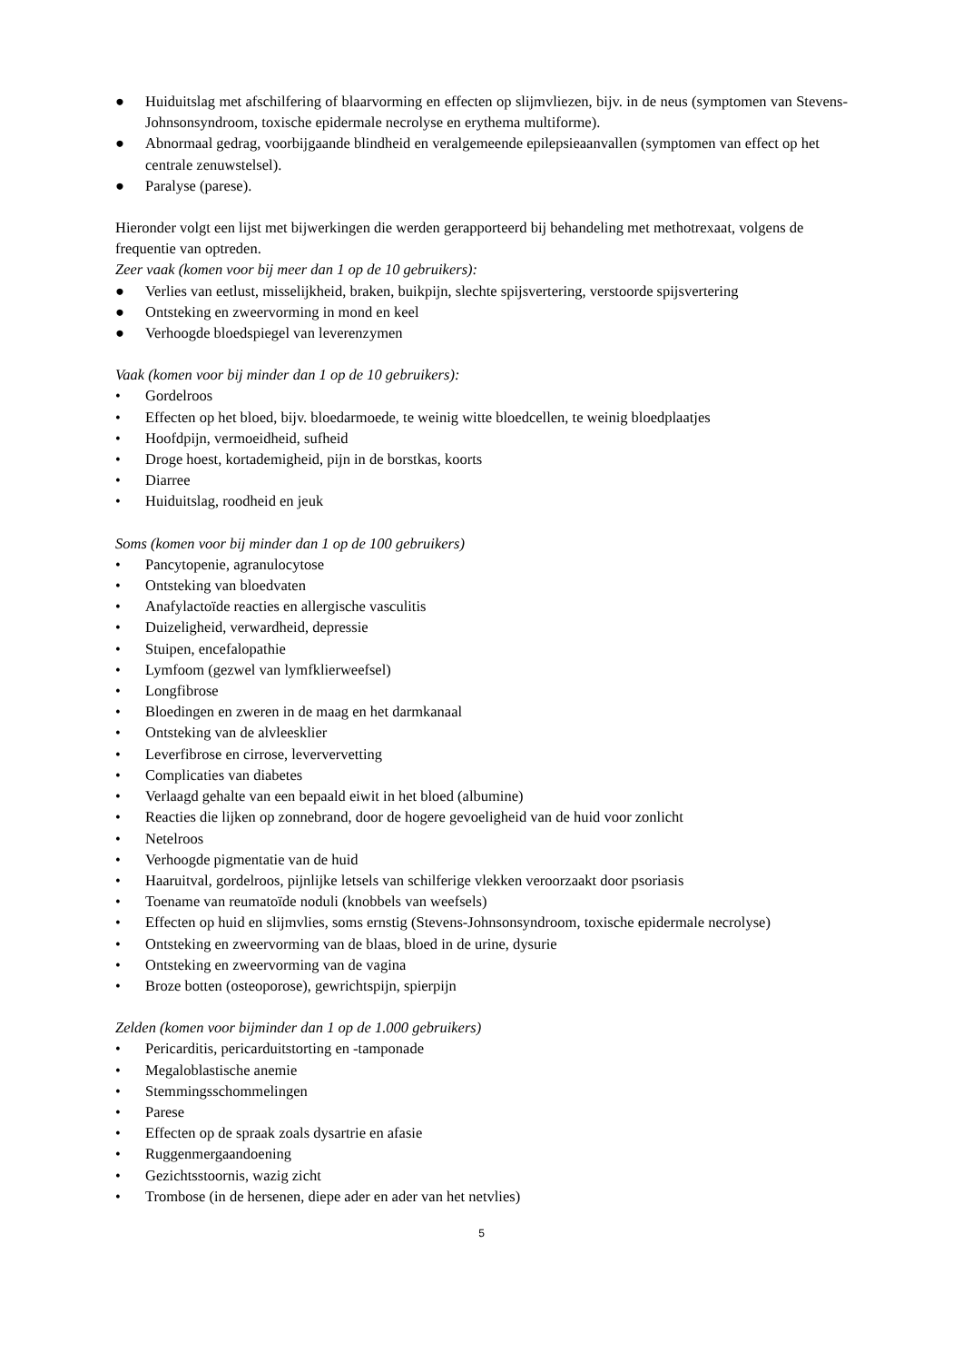● Huiduitslag met afschilfering of blaarvorming en effecten op slijmvliezen, bijv. in de neus (symptomen van Stevens-Johnsonsyndroom, toxische epidermale necrolyse en erythema multiforme).
● Abnormaal gedrag, voorbijgaande blindheid en veralgemeende epilepsieaanvallen (symptomen van effect op het centrale zenuwstelsel).
● Paralyse (parese).
Hieronder volgt een lijst met bijwerkingen die werden gerapporteerd bij behandeling met methotrexaat, volgens de frequentie van optreden.
Zeer vaak (komen voor bij meer dan 1 op de 10 gebruikers):
● Verlies van eetlust, misselijkheid, braken, buikpijn, slechte spijsvertering, verstoorde spijsvertering
● Ontsteking en zweervorming in mond en keel
● Verhoogde bloedspiegel van leverenzymen
Vaak (komen voor bij minder dan 1 op de 10 gebruikers):
• Gordelroos
• Effecten op het bloed, bijv. bloedarmoede, te weinig witte bloedcellen, te weinig bloedplaatjes
• Hoofdpijn, vermoeidheid, sufheid
• Droge hoest, kortademigheid, pijn in de borstkas, koorts
• Diarree
• Huiduitslag, roodheid en jeuk
Soms (komen voor bij minder dan 1 op de 100 gebruikers)
• Pancytopenie, agranulocytose
• Ontsteking van bloedvaten
• Anafylactoïde reacties en allergische vasculitis
• Duizeligheid, verwardheid, depressie
• Stuipen, encefalopathie
• Lymfoom (gezwel van lymfklierweefsel)
• Longfibrose
• Bloedingen en zweren in de maag en het darmkanaal
• Ontsteking van de alvleesklier
• Leverfibrose en cirrose, leververvetting
• Complicaties van diabetes
• Verlaagd gehalte van een bepaald eiwit in het bloed (albumine)
• Reacties die lijken op zonnebrand, door de hogere gevoeligheid van de huid voor zonlicht
• Netelroos
• Verhoogde pigmentatie van de huid
• Haaruitval, gordelroos, pijnlijke letsels van schilferige vlekken veroorzaakt door psoriasis
• Toename van reumatoïde noduli (knobbels van weefsels)
• Effecten op huid en slijmvlies, soms ernstig (Stevens-Johnsonsyndroom, toxische epidermale necrolyse)
• Ontsteking en zweervorming van de blaas, bloed in de urine, dysurie
• Ontsteking en zweervorming van de vagina
• Broze botten (osteoporose), gewrichtspijn, spierpijn
Zelden (komen voor bijminder dan 1 op de 1.000 gebruikers)
• Pericarditis, pericarduitstorting en -tamponade
• Megaloblastische anemie
• Stemmingsschommelingen
• Parese
• Effecten op de spraak zoals dysartrie en afasie
• Ruggenmergaandoening
• Gezichtsstoornis, wazig zicht
• Trombose (in de hersenen, diepe ader en ader van het netvlies)
5